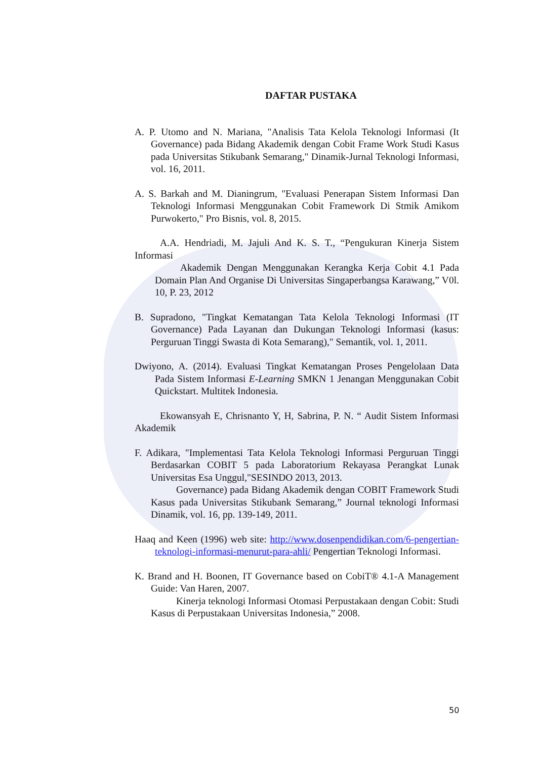DAFTAR PUSTAKA
A. P. Utomo and N. Mariana, "Analisis Tata Kelola Teknologi Informasi (It Governance) pada Bidang Akademik dengan Cobit Frame Work Studi Kasus pada Universitas Stikubank Semarang," Dinamik-Jurnal Teknologi Informasi, vol. 16, 2011.
A. S. Barkah and M. Dianingrum, "Evaluasi Penerapan Sistem Informasi Dan Teknologi Informasi Menggunakan Cobit Framework Di Stmik Amikom Purwokerto," Pro Bisnis, vol. 8, 2015.
A.A. Hendriadi, M. Jajuli And K. S. T., “Pengukuran Kinerja Sistem Informasi
Akademik Dengan Menggunakan Kerangka Kerja Cobit 4.1 Pada Domain Plan And Organise Di Universitas Singaperbangsa Karawang,” V0l. 10, P. 23, 2012
B. Supradono, "Tingkat Kematangan Tata Kelola Teknologi Informasi (IT Governance) Pada Layanan dan Dukungan Teknologi Informasi (kasus: Perguruan Tinggi Swasta di Kota Semarang)," Semantik, vol. 1, 2011.
Dwiyono, A. (2014). Evaluasi Tingkat Kematangan Proses Pengelolaan Data Pada Sistem Informasi E-Learning SMKN 1 Jenangan Menggunakan Cobit Quickstart. Multitek Indonesia.
Ekowansyah E, Chrisnanto Y, H, Sabrina, P. N. “ Audit Sistem Informasi Akademik
F. Adikara, "Implementasi Tata Kelola Teknologi Informasi Perguruan Tinggi Berdasarkan COBIT 5 pada Laboratorium Rekayasa Perangkat Lunak Universitas Esa Unggul,"SESINDO 2013, 2013.
Governance) pada Bidang Akademik dengan COBIT Framework Studi Kasus pada Universitas Stikubank Semarang,” Journal teknologi Informasi Dinamik, vol. 16, pp. 139-149, 2011.
Haaq and Keen (1996) web site: http://www.dosenpendidikan.com/6-pengertian- teknologi-informasi-menurut-para-ahli/ Pengertian Teknologi Informasi.
K. Brand and H. Boonen, IT Governance based on CobiT® 4.1-A Management Guide: Van Haren, 2007.
Kinerja teknologi Informasi Otomasi Perpustakaan dengan Cobit: Studi Kasus di Perpustakaan Universitas Indonesia,” 2008.
50